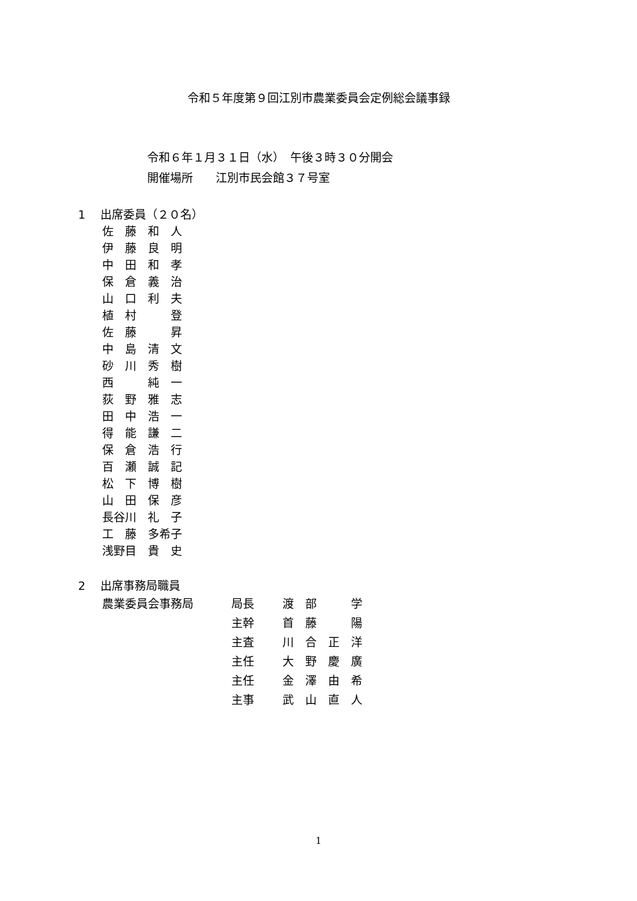令和５年度第９回江別市農業委員会定例総会議事録
令和６年１月３１日（水）　午後３時３０分開会
開催場所　　江別市民会館３７号室
1　 出席委員（２０名）
佐　藤　和　人 伊　藤　良　明 中　田　和　孝 保　倉　義　治 山　口　利　夫 植　村　　　登 佐　藤　　　昇 中　島　清　文 砂　川　秀　樹 西　　　純　一 荻　野　雅　志 田　中　浩　一 得　能　謙　二 保　倉　浩　行 百　瀬　誠　記 松　下　博　樹 山　田　保　彦 長谷川　礼　子 工　藤　多希子 浅野目　貴　史
2　 出席事務局職員
| 農業委員会事務局 | 局長 | 渡 部 学 |
| | 主幹 | 首 藤 陽 |
| | 主査 | 川 合 正 洋 |
| | 主任 | 大 野 慶 廣 |
| | 主任 | 金 澤 由 希 |
| | 主事 | 武 山 直 人 |
1